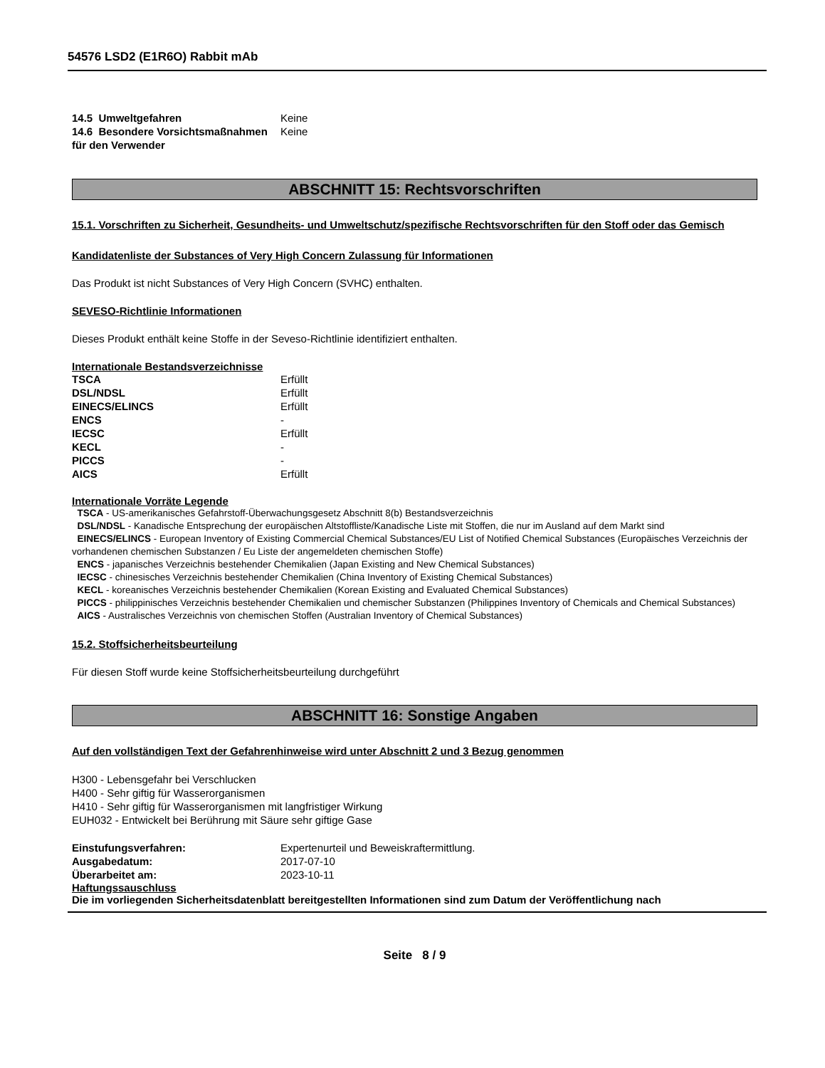54576 LSD2 (E1R6O) Rabbit mAb
| 14.5 Umweltgefahren | Keine |
| 14.6 Besondere Vorsichtsmaßnahmen für den Verwender | Keine |
ABSCHNITT 15: Rechtsvorschriften
15.1. Vorschriften zu Sicherheit, Gesundheits- und Umweltschutz/spezifische Rechtsvorschriften für den Stoff oder das Gemisch
Kandidatenliste der Substances of Very High Concern Zulassung für Informationen
Das Produkt ist nicht Substances of Very High Concern (SVHC) enthalten.
SEVESO-Richtlinie Informationen
Dieses Produkt enthält keine Stoffe in der Seveso-Richtlinie identifiziert enthalten.
Internationale Bestandsverzeichnisse
| TSCA | Erfüllt |
| DSL/NDSL | Erfüllt |
| EINECS/ELINCS | Erfüllt |
| ENCS | - |
| IECSC | Erfüllt |
| KECL | - |
| PICCS | - |
| AICS | Erfüllt |
Internationale Vorräte Legende
TSCA - US-amerikanisches Gefahrstoff-Überwachungsgesetz Abschnitt 8(b) Bestandsverzeichnis
DSL/NDSL - Kanadische Entsprechung der europäischen Altstoffliste/Kanadische Liste mit Stoffen, die nur im Ausland auf dem Markt sind
EINECS/ELINCS - European Inventory of Existing Commercial Chemical Substances/EU List of Notified Chemical Substances (Europäisches Verzeichnis der vorhandenen chemischen Substanzen / Eu Liste der angemeldeten chemischen Stoffe)
ENCS - japanisches Verzeichnis bestehender Chemikalien (Japan Existing and New Chemical Substances)
IECSC - chinesisches Verzeichnis bestehender Chemikalien (China Inventory of Existing Chemical Substances)
KECL - koreanisches Verzeichnis bestehender Chemikalien (Korean Existing and Evaluated Chemical Substances)
PICCS - philippinisches Verzeichnis bestehender Chemikalien und chemischer Substanzen (Philippines Inventory of Chemicals and Chemical Substances)
AICS - Australisches Verzeichnis von chemischen Stoffen (Australian Inventory of Chemical Substances)
15.2. Stoffsicherheitsbeurteilung
Für diesen Stoff wurde keine Stoffsicherheitsbeurteilung durchgeführt
ABSCHNITT 16: Sonstige Angaben
Auf den vollständigen Text der Gefahrenhinweise wird unter Abschnitt 2 und 3 Bezug genommen
H300 - Lebensgefahr bei Verschlucken
H400 - Sehr giftig für Wasserorganismen
H410 - Sehr giftig für Wasserorganismen mit langfristiger Wirkung
EUH032 - Entwickelt bei Berührung mit Säure sehr giftige Gase
| Einstufungsverfahren: | Expertenurteil und Beweiskraftermittlung. |
| Ausgabedatum: | 2017-07-10 |
| Überarbeitet am: | 2023-10-11 |
Haftungssauschluss
Die im vorliegenden Sicherheitsdatenblatt bereitgestellten Informationen sind zum Datum der Veröffentlichung nach
Seite 8 / 9